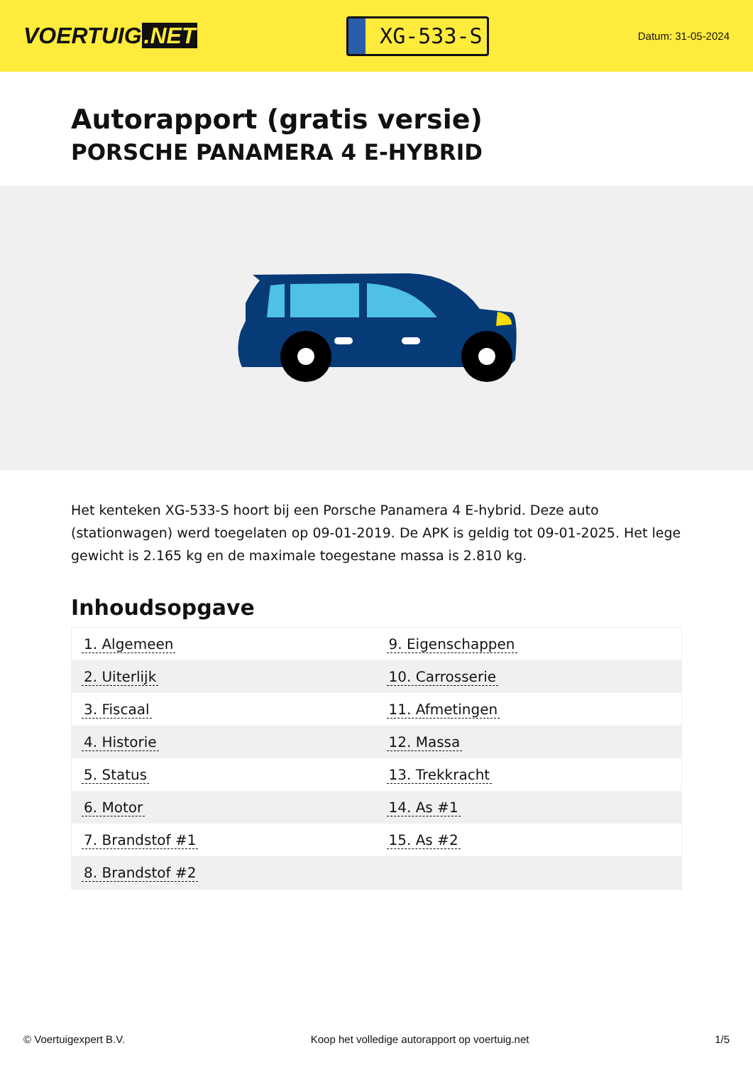VOERTUIG.NET
XG-533-S
Datum: 31-05-2024
Autorapport (gratis versie)
PORSCHE PANAMERA 4 E-HYBRID
Het kenteken XG-533-S hoort bij een Porsche Panamera 4 E-hybrid. Deze auto (stationwagen) werd toegelaten op 09-01-2019. De APK is geldig tot 09-01-2025. Het lege gewicht is 2.165 kg en de maximale toegestane massa is 2.810 kg.
Inhoudsopgave
| 1. Algemeen | 9. Eigenschappen |
| 2. Uiterlijk | 10. Carrosserie |
| 3. Fiscaal | 11. Afmetingen |
| 4. Historie | 12. Massa |
| 5. Status | 13. Trekkracht |
| 6. Motor | 14. As #1 |
| 7. Brandstof #1 | 15. As #2 |
| 8. Brandstof #2 | |
© Voertuigexpert B.V. Koop het volledige autorapport op voertuig.net 1/5